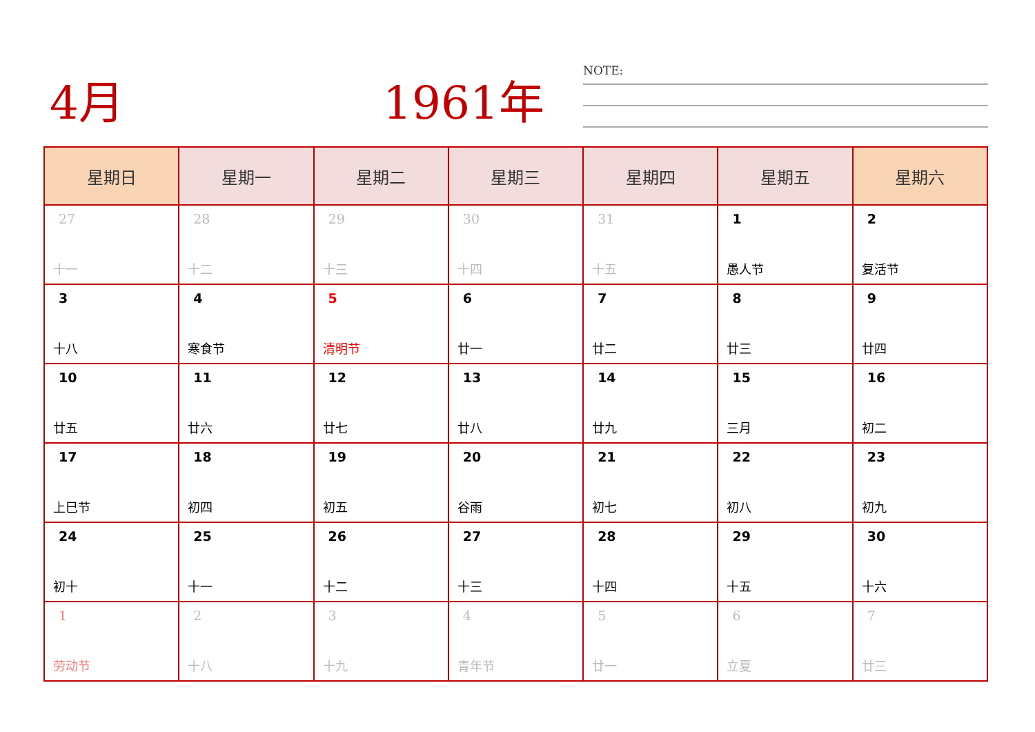4月 1961年 NOTE:
| 星期日 | 星期一 | 星期二 | 星期三 | 星期四 | 星期五 | 星期六 |
| --- | --- | --- | --- | --- | --- | --- |
| 27 十一 | 28 十二 | 29 十三 | 30 十四 | 31 十五 | 1 愚人节 | 2 复活节 |
| 3 十八 | 4 寒食节 | 5 清明节 | 6 廿一 | 7 廿二 | 8 廿三 | 9 廿四 |
| 10 廿五 | 11 廿六 | 12 廿七 | 13 廿八 | 14 廿九 | 15 三月 | 16 初二 |
| 17 上巳节 | 18 初四 | 19 初五 | 20 谷雨 | 21 初七 | 22 初八 | 23 初九 |
| 24 初十 | 25 十一 | 26 十二 | 27 十三 | 28 十四 | 29 十五 | 30 十六 |
| 1 劳动节 | 2 十八 | 3 十九 | 4 青年节 | 5 廿一 | 6 立夏 | 7 廿三 |